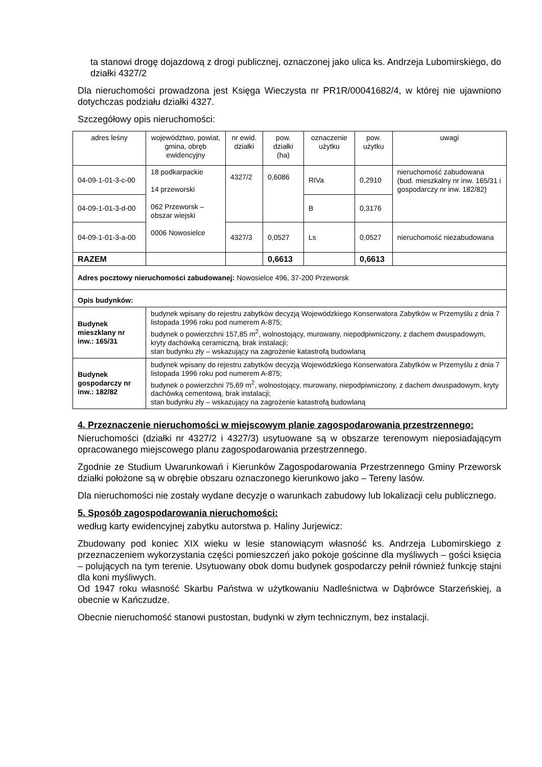ta stanowi drogę dojazdową z drogi publicznej, oznaczonej jako ulica ks. Andrzeja Lubomirskiego, do działki 4327/2
Dla nieruchomości prowadzona jest Księga Wieczysta nr PR1R/00041682/4, w której nie ujawniono dotychczas podziału działki 4327.
Szczegółowy opis nieruchomości:
| adres leśny | województwo, powiat, gmina, obręb ewidencyjny | nr ewid. działki | pow. działki (ha) | oznaczenie użytku | pow. użytku | uwagi |
| 04-09-1-01-3-c-00 | 18 podkarpackie 14 przeworski 062 Przeworsk – obszar wiejski 0006 Nowosielce | 4327/2 | 0,6086 | RIVa | 0,2910 | nieruchomość zabudowana (bud. mieszkalny nr inw. 165/31 i gospodarczy nr inw. 182/82) |
| 04-09-1-01-3-d-00 | | | | B | 0,3176 | |
| 04-09-1-01-3-a-00 | | 4327/3 | 0,0527 | Ls | 0,0527 | nieruchomość niezabudowana |
| RAZEM | | | 0,6613 | | 0,6613 | |
| Adres pocztowy nieruchomości zabudowanej: Nowosielce 496, 37-200 Przeworsk | | | | | | |
| Opis budynków: | | | | | | |
| Budynek mieszklany nr inw.: 165/31 | budynek wpisany do rejestru zabytków decyzją Wojewódzkiego Konserwatora Zabytków w Przemyślu z dnia 7 listopada 1996 roku pod numerem A-875; budynek o powierzchni 157,85 m<sup>2</sup>, wolnostojący, murowany, niepodpiwniczony, z dachem dwuspadowym, kryty dachówką ceramiczną, brak instalacji; stan budynku zły – wskazujący na zagrożenie katastrofą budowlaną | | | | | |
| Budynek gospodarczy nr inw.: 182/82 | budynek wpisany do rejestru zabytków decyzją Wojewódzkiego Konserwatora Zabytków w Przemyślu z dnia 7 listopada 1996 roku pod numerem A-875; budynek o powierzchni 75,69 m<sup>2</sup>, wolnostojący, murowany, niepodpiwniczony, z dachem dwuspadowym, kryty dachówką cementową, brak instalacji; stan budynku zły – wskazujący na zagrożenie katastrofą budowlaną | | | | | |
4. Przeznaczenie nieruchomości w miejscowym planie zagospodarowania przestrzennego:
Nieruchomości (działki nr 4327/2 i 4327/3) usytuowane są w obszarze terenowym nieposiadającym opracowanego miejscowego planu zagospodarowania przestrzennego.
Zgodnie ze Studium Uwarunkowań i Kierunków Zagospodarowania Przestrzennego Gminy Przeworsk działki położone są w obrębie obszaru oznaczonego kierunkowo jako – Tereny lasów.
Dla nieruchomości nie zostały wydane decyzje o warunkach zabudowy lub lokalizacji celu publicznego.
5. Sposób zagospodarowania nieruchomości:
według karty ewidencyjnej zabytku autorstwa p. Haliny Jurjewicz:
Zbudowany pod koniec XIX wieku w lesie stanowiącym własność ks. Andrzeja Lubomirskiego z przeznaczeniem wykorzystania części pomieszczeń jako pokoje gościnne dla myśliwych – gości księcia – polujących na tym terenie. Usytuowany obok domu budynek gospodarczy pełnił również funkcję stajni dla koni myśliwych.
Od 1947 roku własność Skarbu Państwa w użytkowaniu Nadleśnictwa w Dąbrówce Starzeńskiej, a obecnie w Kańczudze.
Obecnie nieruchomość stanowi pustostan, budynki w złym technicznym, bez instalacji.